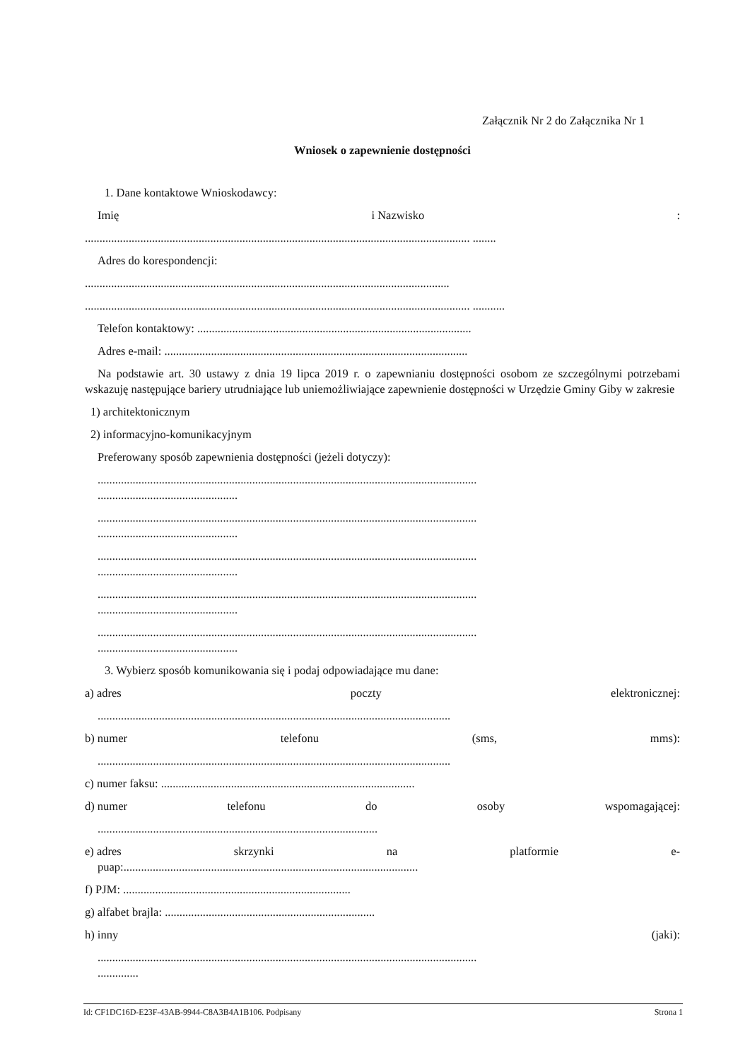Załącznik Nr 2 do Załącznika Nr 1
Wniosek o zapewnienie dostępności
1. Dane kontaktowe Wnioskodawcy:
Imię i Nazwisko:
.................................................................................................................................... ........
Adres do korespondencji:
.............................................................................................................................
.................................................................................................................................... ...........
Telefon kontaktowy: ..............................................................................................
Adres e-mail: ........................................................................................................
Na podstawie art. 30 ustawy z dnia 19 lipca 2019 r. o zapewnianiu dostępności osobom ze szczególnymi potrzebami wskazuję następujące bariery utrudniające lub uniemożliwiające zapewnienie dostępności w Urzędzie Gminy Giby w zakresie
1) architektonicznym
2) informacyjno-komunikacyjnym
Preferowany sposób zapewnienia dostępności (jeżeli dotyczy):
..................................................................................................................................
................................................
..................................................................................................................................
................................................
..................................................................................................................................
................................................
..................................................................................................................................
................................................
..................................................................................................................................
................................................
3. Wybierz sposób komunikowania się i podaj odpowiadające mu dane:
a) adres poczty elektronicznej:
.........................................................................................................................
b) numer telefonu (sms, mms):
.........................................................................................................................
c) numer faksu: .......................................................................................
d) numer telefonu do osoby wspomagającej:
................................................................................................
e) adres skrzynki na platformie e-
puap:.....................................................................................................
f) PJM: ..............................................................................
g) alfabet brajla: ........................................................................
h) inny (jaki):
..................................................................................................................................
..............
Id: CF1DC16D-E23F-43AB-9944-C8A3B4A1B106. Podpisany Strona 1